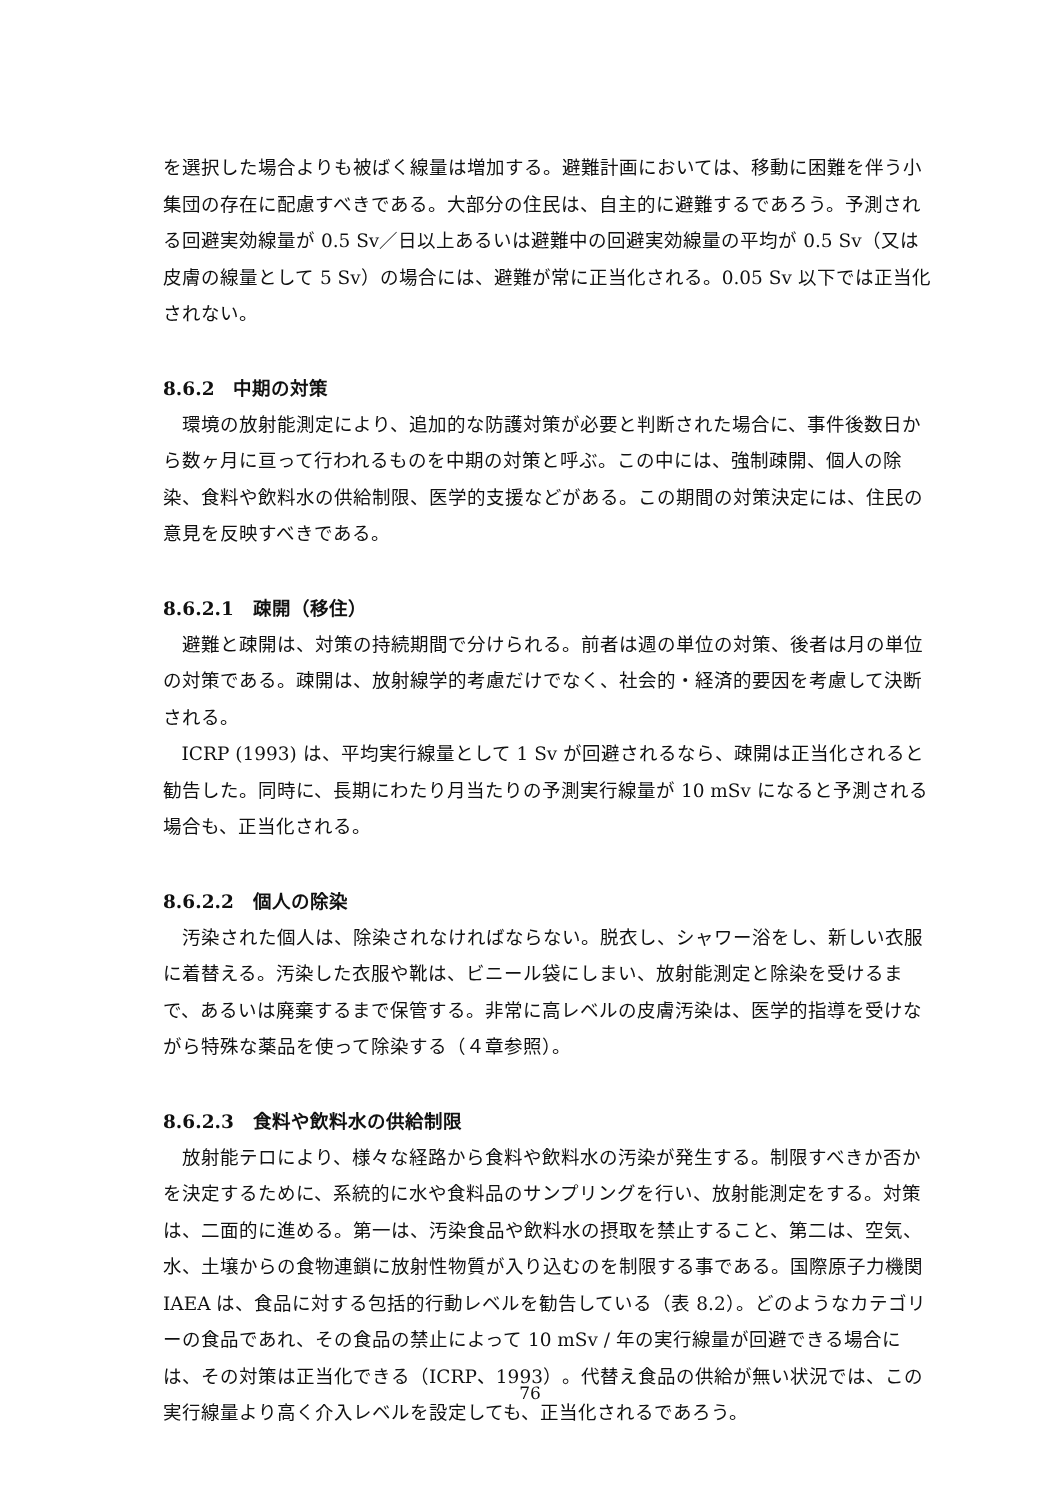を選択した場合よりも被ばく線量は増加する。避難計画においては、移動に困難を伴う小集団の存在に配慮すべきである。大部分の住民は、自主的に避難するであろう。予測される回避実効線量が 0.5 Sv／日以上あるいは避難中の回避実効線量の平均が 0.5 Sv（又は皮膚の線量として 5 Sv）の場合には、避難が常に正当化される。0.05 Sv 以下では正当化されない。
8.6.2　中期の対策
環境の放射能測定により、追加的な防護対策が必要と判断された場合に、事件後数日から数ヶ月に亘って行われるものを中期の対策と呼ぶ。この中には、強制疎開、個人の除染、食料や飲料水の供給制限、医学的支援などがある。この期間の対策決定には、住民の意見を反映すべきである。
8.6.2.1　疎開（移住）
避難と疎開は、対策の持続期間で分けられる。前者は週の単位の対策、後者は月の単位の対策である。疎開は、放射線学的考慮だけでなく、社会的・経済的要因を考慮して決断される。
ICRP (1993) は、平均実行線量として 1 Sv が回避されるなら、疎開は正当化されると勧告した。同時に、長期にわたり月当たりの予測実行線量が 10 mSv になると予測される場合も、正当化される。
8.6.2.2　個人の除染
汚染された個人は、除染されなければならない。脱衣し、シャワー浴をし、新しい衣服に着替える。汚染した衣服や靴は、ビニール袋にしまい、放射能測定と除染を受けるまで、あるいは廃棄するまで保管する。非常に高レベルの皮膚汚染は、医学的指導を受けながら特殊な薬品を使って除染する（４章参照）。
8.6.2.3　食料や飲料水の供給制限
放射能テロにより、様々な経路から食料や飲料水の汚染が発生する。制限すべきか否かを決定するために、系統的に水や食料品のサンプリングを行い、放射能測定をする。対策は、二面的に進める。第一は、汚染食品や飲料水の摂取を禁止すること、第二は、空気、水、土壌からの食物連鎖に放射性物質が入り込むのを制限する事である。国際原子力機関 IAEA は、食品に対する包括的行動レベルを勧告している（表 8.2）。どのようなカテゴリーの食品であれ、その食品の禁止によって 10 mSv / 年の実行線量が回避できる場合には、その対策は正当化できる（ICRP、1993）。代替え食品の供給が無い状況では、この実行線量より高く介入レベルを設定しても、正当化されるであろう。
76